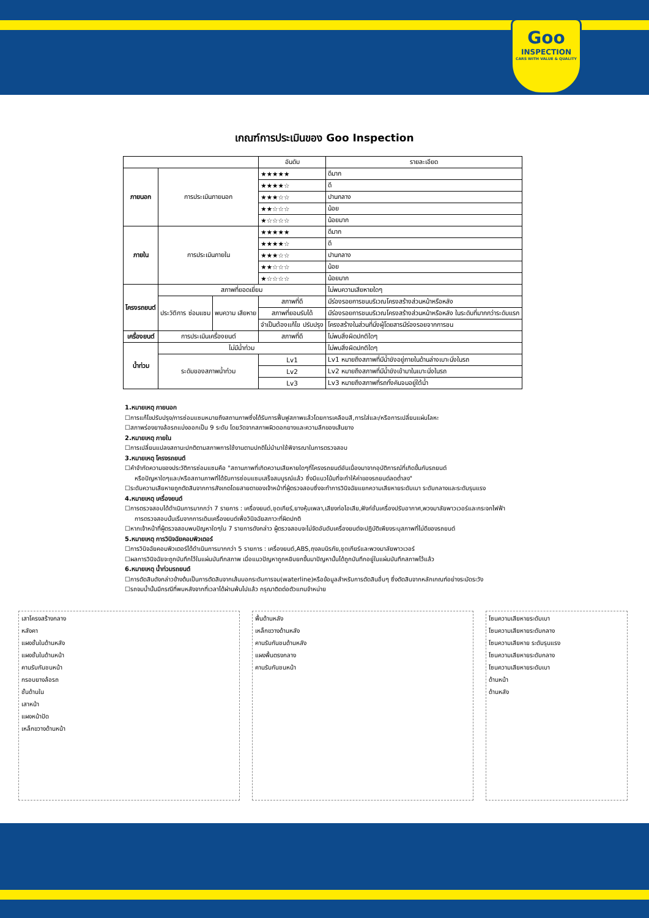Goo
INSPECTION
CARS WITH VALUE & QUALITY
เกณฑ์การประเมินของ Goo Inspection
| | | | อันดับ | รายละเอียด |
| --- | --- | --- | --- | --- |
| ภายนอก | การประเมินภายนอก | | ★★★★★ | ดีมาก |
| | | | ★★★★☆ | ดี |
| | | | ★★★☆☆ | ปานกลาง |
| | | | ★★☆☆☆ | น้อย |
| | | | ★☆☆☆☆ | น้อยมาก |
| ภายใน | การประเมินภายใน | | ★★★★★ | ดีมาก |
| | | | ★★★★☆ | ดี |
| | | | ★★★☆☆ | ปานกลาง |
| | | | ★★☆☆☆ | น้อย |
| | | | ★☆☆☆☆ | น้อยมาก |
| โครงรถยนต์ | สภาพที่ยอดเยี่ยม | | | ไม่พบความเสียหายใดๆ |
| | ประวัติการ ซ่อมแซม | พบความ เสียหาย | สภาพที่ดี | มีร่องรอยการชนบริเวณโครงสร้างส่วนหน้าหรือหลัง |
| | | | สภาพที่ยอมรับได้ | มีร่องรอยการชนบริเวณโครงสร้างส่วนหน้าหรือหลัง ในระดับที่มากกว่าระดับแรก |
| | | | จำเป็นต้องแก้ไข ปรับปรุง | โครงสร้างในส่วนที่นั่งผู้โดยสารมีร่องรอยจากการชน |
| เครื่องยนต์ | การประเมินเครื่องยนต์ | | สภาพที่ดี | ไม่พบสิ่งผิดปกติใดๆ |
| น้ำท่วม | ไม่มีน้ำท่วม | | | ไม่พบสิ่งผิดปกติใดๆ |
| | ระดับของสภาพน้ำท่วม | | Lv1 | Lv1 หมายถึงสภาพที่มีน้ำขังอยู่ภายในด้านล่างเบาะนั่งในรถ |
| | | | Lv2 | Lv2 หมายถึงสภาพที่มีน้ำขังเข้ามาในเบาะนั่งในรถ |
| | | | Lv3 | Lv3 หมายถึงสภาพที่รถทั้งคันจมอยู่ใต้น้ำ |
1.หมายเหตุ ภายนอก
☐การแก้ไขปรับปรุง/การซ่อมแซมหมายถึงสถานภาพซึ่งได้รับการฟื้นฟูสภาพแล้วโดยการเคลือบสี,การใส่และ/หรือการเปลี่ยนแผ่นโลหะ
☐สภาพร่องยางล้อรถแบ่งออกเป็น 9 ระดับ โดยวัดจากสภาพผิวดอกยางและความลึกของเส้นยาง
2.หมายเหตุ ภายใน
☐การเปลี่ยนแปลงสถานะปกติตามสภาพการใช้งานตามปกติไม่นำมาใช้พิจารณาในการตรวจสอบ
3.หมายเหตุ โครงรถยนต์
☐คำจำกัดความของประวัติการซ่อมแซมคือ "สถานภาพที่เกิดความเสียหายใดๆที่โครงรถยนต์อันเนื่องมาจากอุบัติการณ์ที่เกิดขึ้นกับรถยนต์
หรือปัญหาใดๆและ/หรือสถานภาพที่ได้รับการซ่อมแซมเสร็จสมบูรณ์แล้ว ซึ่งมีแนวโน้มที่จะทำให้ค่าของรถยนต์ลดต่ำลง"
☐ระดับความเสียหายถูกตัดสินจากการสังเกตโดยสายตาของเจ้าหน้าที่ผู้ตรวจสอบซึ่งจะทำการวินิจฉัยแยกความเสียหายระดับเบา ระดับกลางและระดับรุนแรง
4.หมายเหตุ เครื่องยนต์
☐การตรวจสอบได้ดำเนินการมากกว่า 7 รายการ : เครื่องยนต์,ชุดเกียร์,ยางหุ้มเพลา,เสียงท่อไอเสีย,ฟังก์ชั่นเครื่องปรับอากาศ,พวงมาลัยพาวเวอร์และกระจกไฟฟ้า
การตรวจสอบนั้นเริ่มจากการเดินเครื่องยนต์เพื่อวินิจฉัยสภาวะที่ผิดปกติ
☐หากเจ้าหน้าที่ผู้ตรวจสอบพบปัญหาใดๆใน 7 รายการดังกล่าว ผู้ตรวจสอบจะไม่จัดอันดับเครื่องยนต์จะปฏิบัติเพียงระบุสภาพที่ไม่ดีของรถยนต์
5.หมายเหตุ การวินิจฉัยคอมพิวเตอร์
☐การวินิจฉัยคอมพิวเตอร์ได้ดำเนินการมากกว่า 5 รายการ : เครื่องยนต์,ABS,ถุงลมนิรภัย,ชุดเกียร์และพวงมาลัยพาวเวอร์
☐ผลการวินิจฉัยจะถูกบันทึกไว้ในแผ่นบันทึกสภาพ เมื่อแนวปัญหาถูกหยิบยกขึ้นมาปัญหานั้นได้ถูกบันทึกอยู่ในแผ่นบันทึกสภาพไว้แล้ว
6.หมายเหตุ น้ำท่วมรถยนต์
☐การตัดสินดังกล่าวข้างต้นเป็นการตัดสินจากเส้นบอกระดับการจม(waterline)หรือข้อมูลสำหรับการตัดสินอื่นๆ ซึ่งตัดสินจากหลักเกณฑ์อย่างระมัดระวัง
☐รถจมน้ำนั้นมีกรณีที่พบหลังจากที่เวลาได้ผ่านพ้นไปแล้ว กรุณาติดต่อตัวแทนจำหน่าย
เสาโครงสร้างกลาง
หลังคา
แผงชั้นในด้านหลัง
แผงชั้นในด้านหน้า
คานรับกันชนหน้า
กรอบยางล้อรถ
ชั้นด้านใน
เสาหน้า
แผงหน้าปัด
เหล็กขวางด้านหน้า
พื้นด้านหลัง
เหล็กขวางด้านหลัง
คานรับกันชนด้านหลัง
แผงพื้นตรงกลาง
คานรับกันชนหน้า
โซนความเสียหายระดับเบา
โซนความเสียหายระดับกลาง
โซนความเสียหาย ระดับรุนแรง
โซนความเสียหายระดับกลาง
โซนความเสียหายระดับเบา
ด้านหน้า
ด้านหลัง